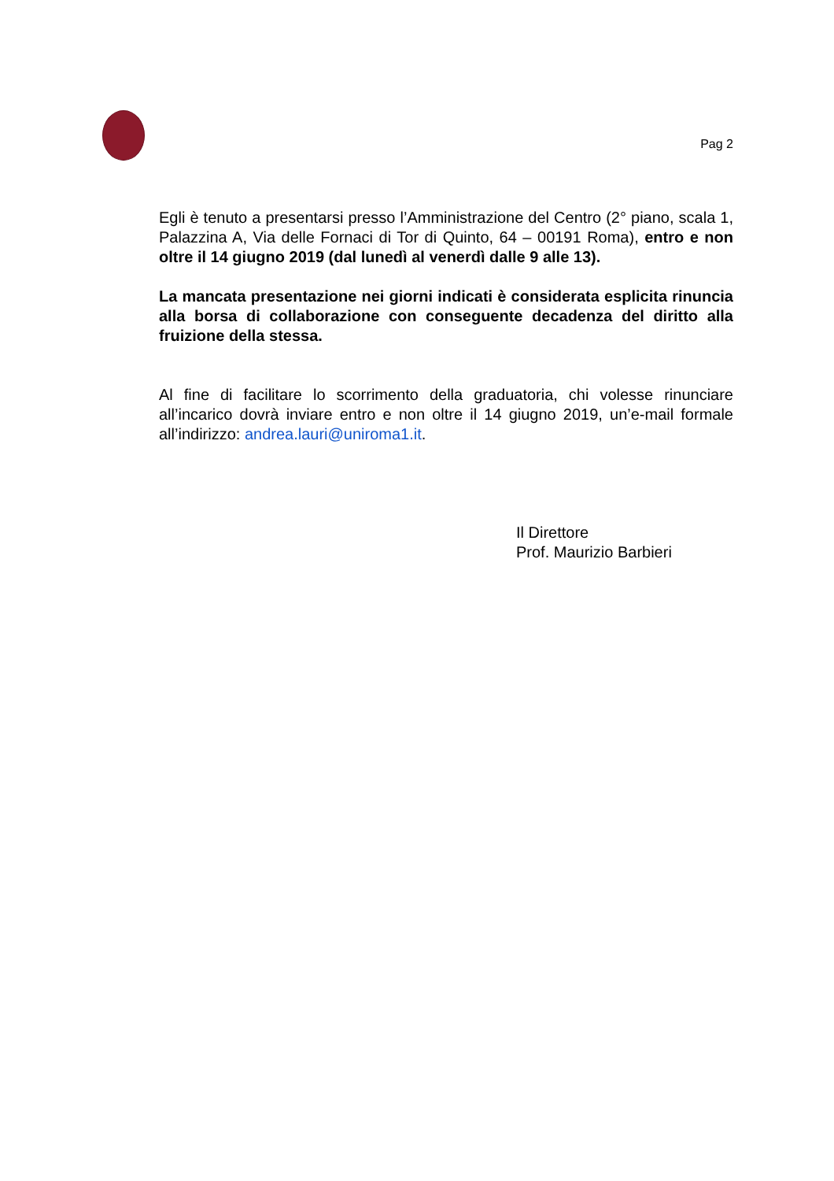Pag 2
Egli è tenuto a presentarsi presso l’Amministrazione del Centro (2° piano, scala 1, Palazzina A, Via delle Fornaci di Tor di Quinto, 64 – 00191 Roma), entro e non oltre il 14 giugno 2019 (dal lunedì al venerdì dalle 9 alle 13).
La mancata presentazione nei giorni indicati è considerata esplicita rinuncia alla borsa di collaborazione con conseguente decadenza del diritto alla fruizione della stessa.
Al fine di facilitare lo scorrimento della graduatoria, chi volesse rinunciare all’incarico dovrà inviare entro e non oltre il 14 giugno 2019, un’e-mail formale all’indirizzo: andrea.lauri@uniroma1.it.
Il Direttore
Prof. Maurizio Barbieri